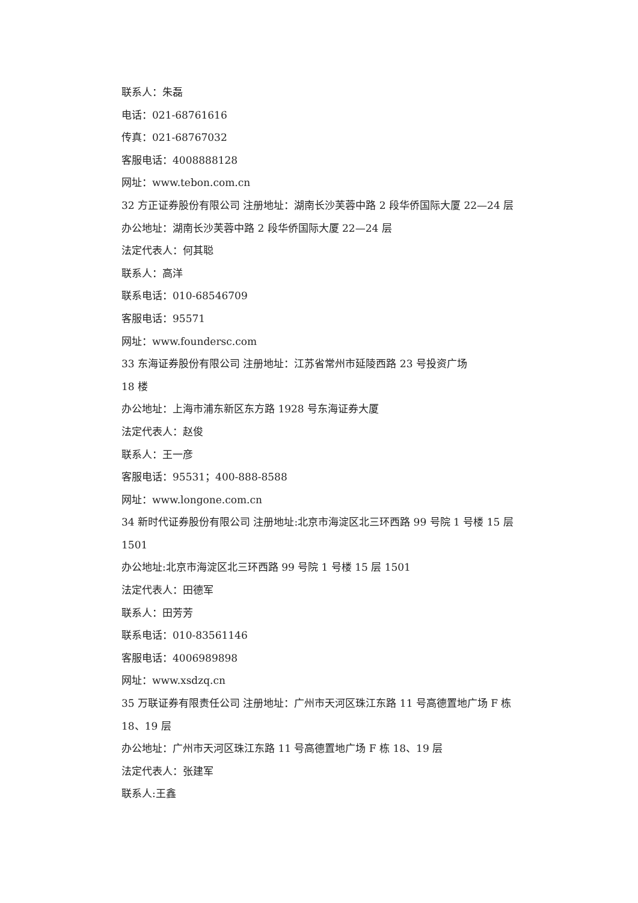联系人：朱磊
电话：021-68761616
传真：021-68767032
客服电话：4008888128
网址：www.tebon.com.cn
32 方正证券股份有限公司 注册地址：湖南长沙芙蓉中路 2 段华侨国际大厦 22—24 层
办公地址：湖南长沙芙蓉中路 2 段华侨国际大厦 22—24 层
法定代表人：何其聪
联系人：高洋
联系电话：010-68546709
客服电话：95571
网址：www.foundersc.com
33 东海证券股份有限公司 注册地址：江苏省常州市延陵西路 23 号投资广场
18 楼
办公地址：上海市浦东新区东方路 1928 号东海证券大厦
法定代表人：赵俊
联系人：王一彦
客服电话：95531；400-888-8588
网址：www.longone.com.cn
34 新时代证券股份有限公司 注册地址:北京市海淀区北三环西路 99 号院 1 号楼 15 层 1501
办公地址:北京市海淀区北三环西路 99 号院 1 号楼 15 层 1501
法定代表人：田德军
联系人：田芳芳
联系电话：010-83561146
客服电话：4006989898
网址：www.xsdzq.cn
35 万联证券有限责任公司 注册地址：广州市天河区珠江东路 11 号高德置地广场 F 栋 18、19 层
办公地址：广州市天河区珠江东路 11 号高德置地广场 F 栋 18、19 层
法定代表人：张建军
联系人:王鑫